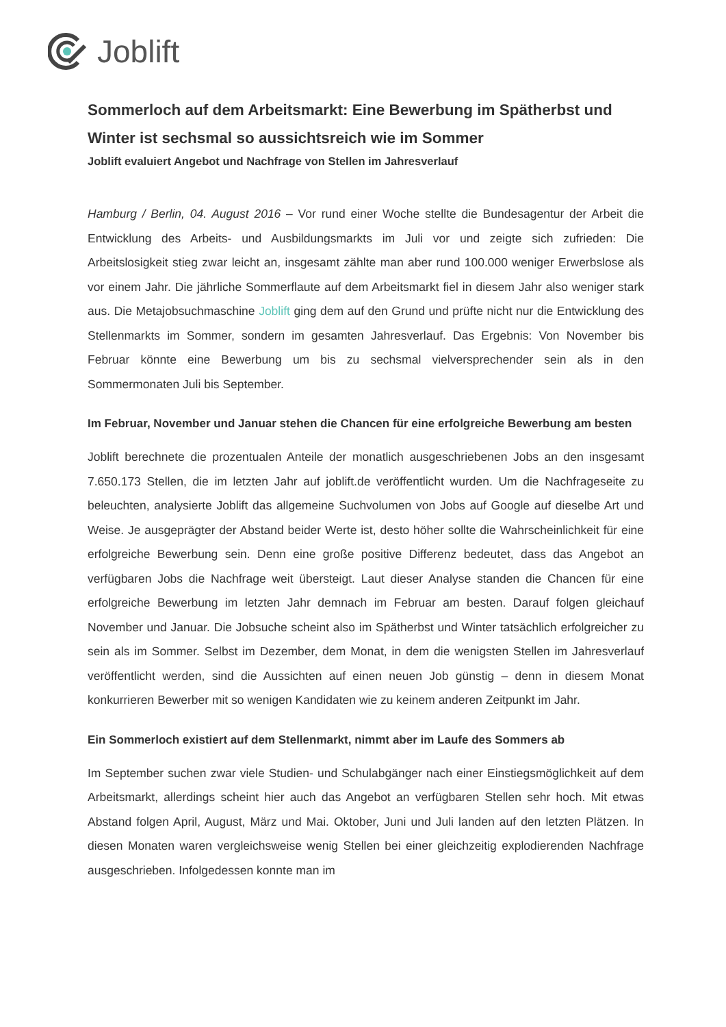Joblift
Sommerloch auf dem Arbeitsmarkt: Eine Bewerbung im Spätherbst und Winter ist sechsmal so aussichtsreich wie im Sommer
Joblift evaluiert Angebot und Nachfrage von Stellen im Jahresverlauf
Hamburg / Berlin, 04. August 2016 – Vor rund einer Woche stellte die Bundesagentur der Arbeit die Entwicklung des Arbeits- und Ausbildungsmarkts im Juli vor und zeigte sich zufrieden: Die Arbeitslosigkeit stieg zwar leicht an, insgesamt zählte man aber rund 100.000 weniger Erwerbslose als vor einem Jahr. Die jährliche Sommerflaute auf dem Arbeitsmarkt fiel in diesem Jahr also weniger stark aus. Die Metajobsuchmaschine Joblift ging dem auf den Grund und prüfte nicht nur die Entwicklung des Stellenmarkts im Sommer, sondern im gesamten Jahresverlauf. Das Ergebnis: Von November bis Februar könnte eine Bewerbung um bis zu sechsmal vielversprechender sein als in den Sommermonaten Juli bis September.
Im Februar, November und Januar stehen die Chancen für eine erfolgreiche Bewerbung am besten
Joblift berechnete die prozentualen Anteile der monatlich ausgeschriebenen Jobs an den insgesamt 7.650.173 Stellen, die im letzten Jahr auf joblift.de veröffentlicht wurden. Um die Nachfrageseite zu beleuchten, analysierte Joblift das allgemeine Suchvolumen von Jobs auf Google auf dieselbe Art und Weise. Je ausgeprägter der Abstand beider Werte ist, desto höher sollte die Wahrscheinlichkeit für eine erfolgreiche Bewerbung sein. Denn eine große positive Differenz bedeutet, dass das Angebot an verfügbaren Jobs die Nachfrage weit übersteigt. Laut dieser Analyse standen die Chancen für eine erfolgreiche Bewerbung im letzten Jahr demnach im Februar am besten. Darauf folgen gleichauf November und Januar. Die Jobsuche scheint also im Spätherbst und Winter tatsächlich erfolgreicher zu sein als im Sommer. Selbst im Dezember, dem Monat, in dem die wenigsten Stellen im Jahresverlauf veröffentlicht werden, sind die Aussichten auf einen neuen Job günstig – denn in diesem Monat konkurrieren Bewerber mit so wenigen Kandidaten wie zu keinem anderen Zeitpunkt im Jahr.
Ein Sommerloch existiert auf dem Stellenmarkt, nimmt aber im Laufe des Sommers ab
Im September suchen zwar viele Studien- und Schulabgänger nach einer Einstiegsmöglichkeit auf dem Arbeitsmarkt, allerdings scheint hier auch das Angebot an verfügbaren Stellen sehr hoch. Mit etwas Abstand folgen April, August, März und Mai. Oktober, Juni und Juli landen auf den letzten Plätzen. In diesen Monaten waren vergleichsweise wenig Stellen bei einer gleichzeitig explodierenden Nachfrage ausgeschrieben. Infolgedessen konnte man im